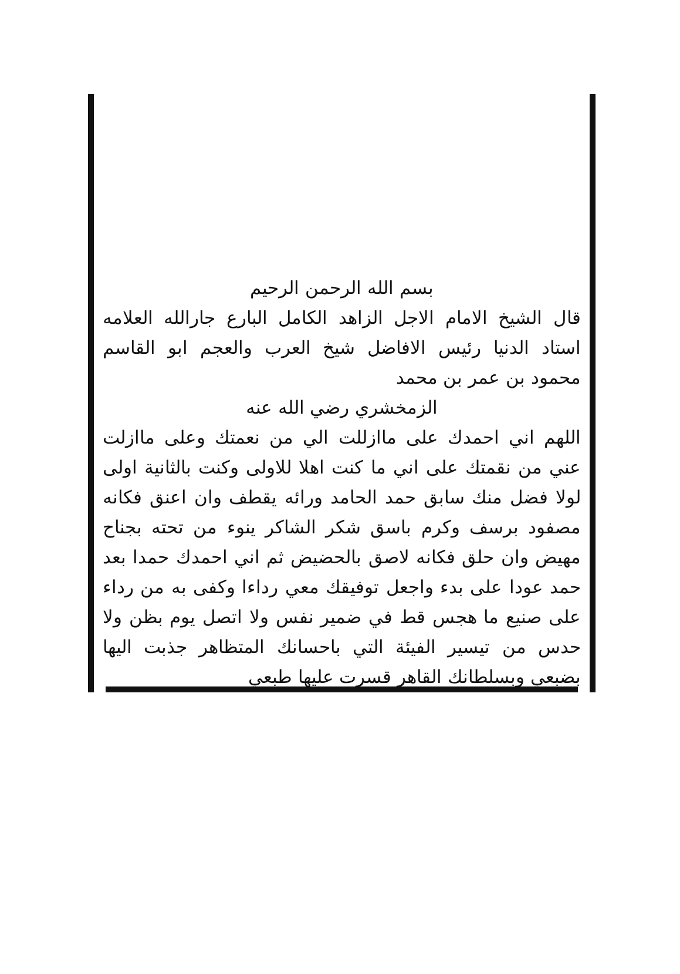بسم الله الرحمن الرحيم
قال الشيخ الامام الاجل الزاهد الكامل البارع جارالله العلامه استاد الدنيا رئيس الافاضل شيخ العرب والعجم ابو القاسم محمود بن عمر بن محمد
الزمخشري رضي الله عنه
اللهم اني احمدك على ماازللت الي من نعمتك وعلى ماازلت عني من نقمتك على اني ما كنت اهلا للاولى وكنت بالثانية اولى لولا فضل منك سابق حمد الحامد ورائه يقطف وان اعنق فكانه مصفود برسف وكرم باسق شكر الشاكر ينوء من تحته بجناح مهيض وان حلق فكانه لاصق بالحضيض ثم اني احمدك حمدا بعد حمد عودا على بدء واجعل توفيقك معي رداءا وكفى به من رداء على صنيع ما هجس قط في ضمير نفس ولا اتصل يوم بظن ولا حدس من تيسير الفيئة التي باحسانك المتظاهر جذبت اليها بضبعي وبسلطانك القاهر قسرت عليها طبعي